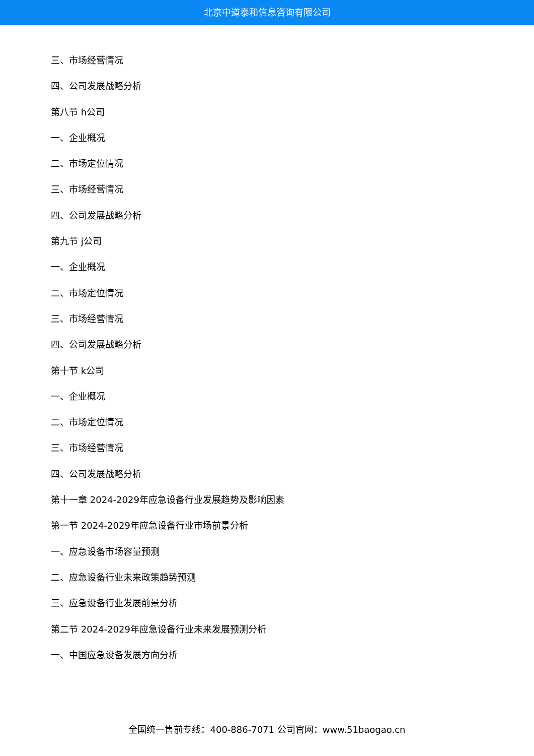北京中道泰和信息咨询有限公司
三、市场经营情况
四、公司发展战略分析
第八节 h公司
一、企业概况
二、市场定位情况
三、市场经营情况
四、公司发展战略分析
第九节 j公司
一、企业概况
二、市场定位情况
三、市场经营情况
四、公司发展战略分析
第十节 k公司
一、企业概况
二、市场定位情况
三、市场经营情况
四、公司发展战略分析
第十一章 2024-2029年应急设备行业发展趋势及影响因素
第一节 2024-2029年应急设备行业市场前景分析
一、应急设备市场容量预测
二、应急设备行业未来政策趋势预测
三、应急设备行业发展前景分析
第二节 2024-2029年应急设备行业未来发展预测分析
一、中国应急设备发展方向分析
全国统一售前专线：400-886-7071 公司官网：www.51baogao.cn